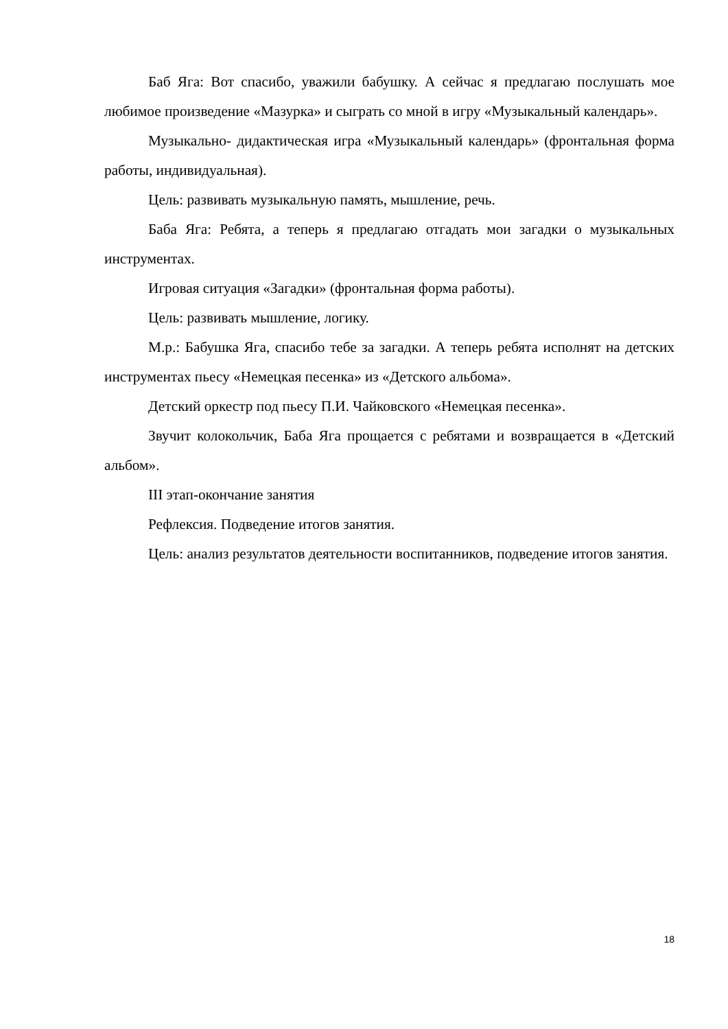Баб Яга: Вот спасибо, уважили бабушку. А сейчас я предлагаю послушать мое любимое произведение «Мазурка» и сыграть со мной в игру «Музыкальный календарь».
Музыкально- дидактическая игра «Музыкальный календарь» (фронтальная форма работы, индивидуальная).
Цель: развивать музыкальную память, мышление, речь.
Баба Яга: Ребята, а теперь я предлагаю отгадать мои загадки о музыкальных инструментах.
Игровая ситуация «Загадки» (фронтальная форма работы).
Цель: развивать мышление, логику.
М.р.: Бабушка Яга, спасибо тебе за загадки. А теперь ребята исполнят на детских инструментах пьесу «Немецкая песенка» из «Детского альбома».
Детский оркестр под пьесу П.И. Чайковского «Немецкая песенка».
Звучит колокольчик, Баба Яга прощается с ребятами и возвращается в «Детский альбом».
III этап-окончание занятия
Рефлексия. Подведение итогов занятия.
Цель: анализ результатов деятельности воспитанников, подведение итогов занятия.
18